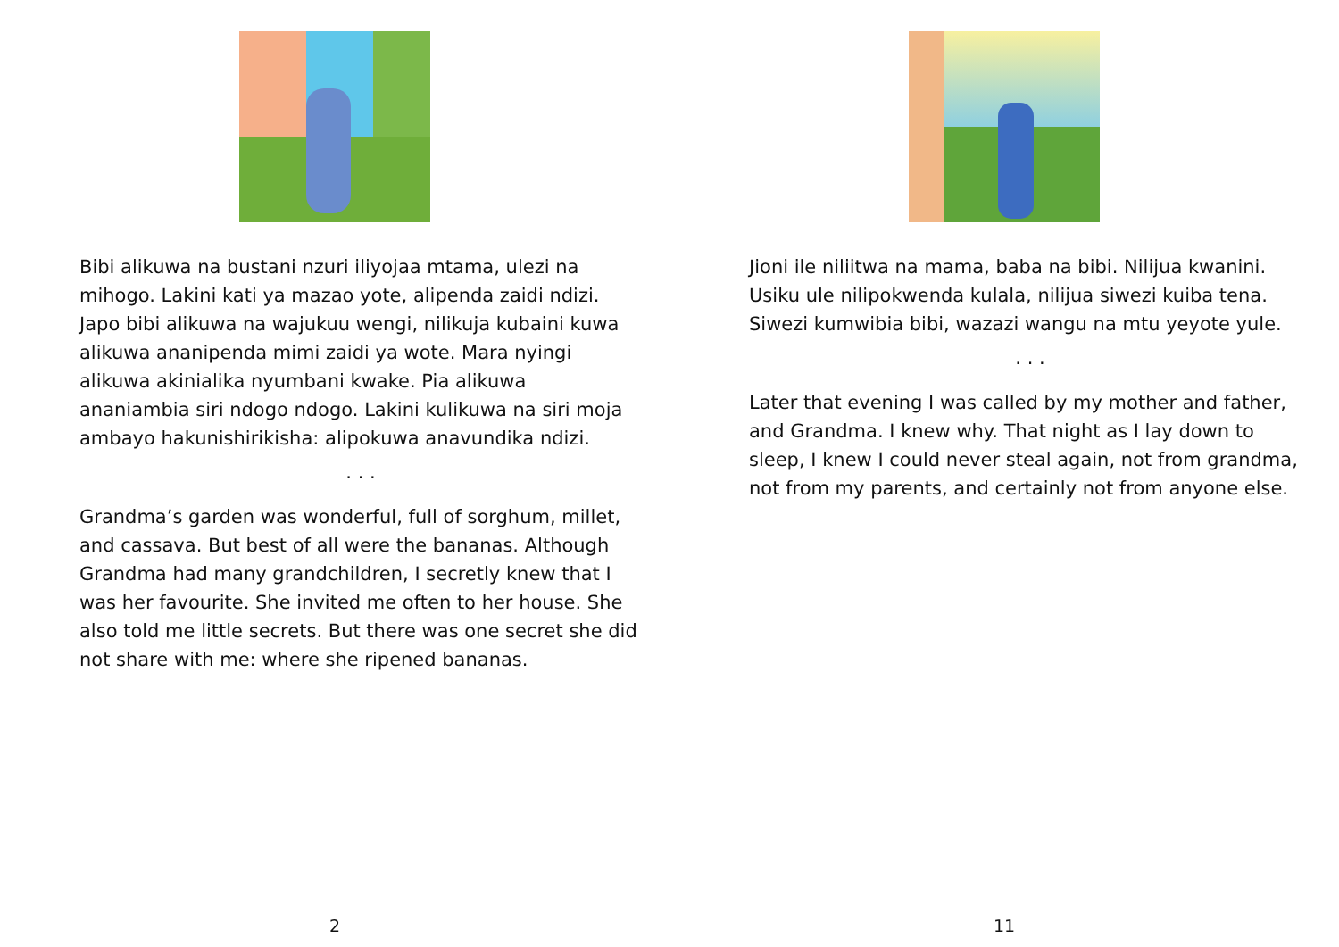Bibi alikuwa na bustani nzuri iliyojaa mtama, ulezi na mihogo. Lakini kati ya mazao yote, alipenda zaidi ndizi. Japo bibi alikuwa na wajukuu wengi, nilikuja kubaini kuwa alikuwa ananipenda mimi zaidi ya wote. Mara nyingi alikuwa akinialika nyumbani kwake. Pia alikuwa ananiambia siri ndogo ndogo. Lakini kulikuwa na siri moja ambayo hakunishirikisha: alipokuwa anavundika ndizi.
. . .
Grandma’s garden was wonderful, full of sorghum, millet, and cassava. But best of all were the bananas. Although Grandma had many grandchildren, I secretly knew that I was her favourite. She invited me often to her house. She also told me little secrets. But there was one secret she did not share with me: where she ripened bananas.
2
Jioni ile niliitwa na mama, baba na bibi. Nilijua kwanini. Usiku ule nilipokwenda kulala, nilijua siwezi kuiba tena. Siwezi kumwibia bibi, wazazi wangu na mtu yeyote yule.
. . .
Later that evening I was called by my mother and father, and Grandma. I knew why. That night as I lay down to sleep, I knew I could never steal again, not from grandma, not from my parents, and certainly not from anyone else.
11